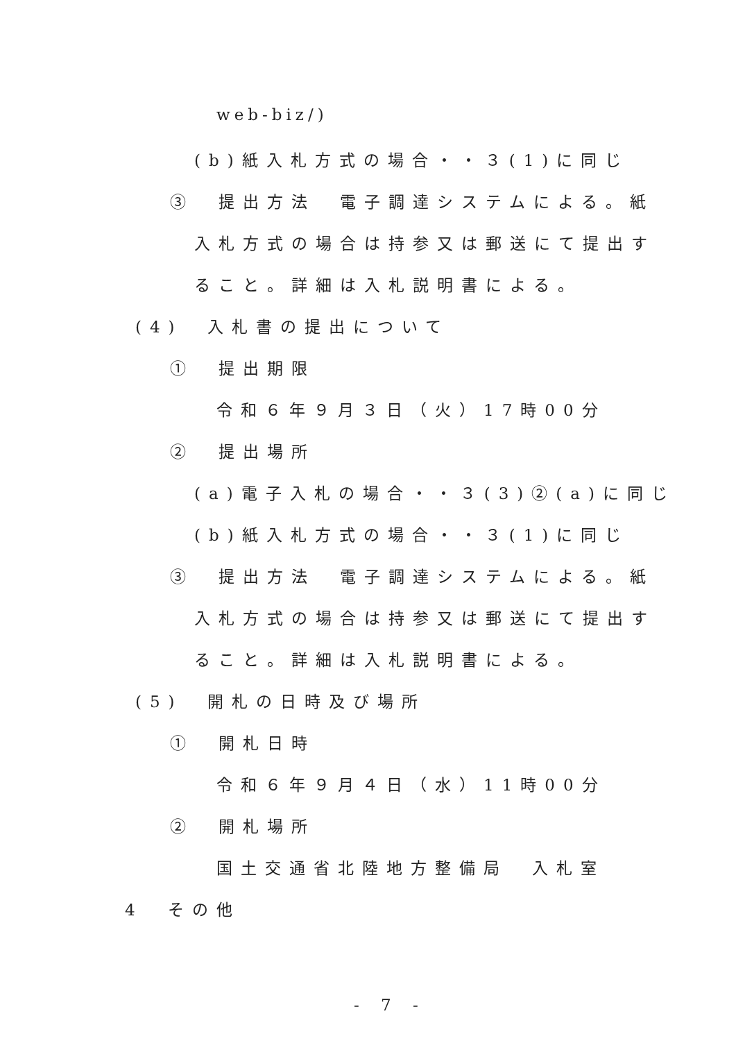web-biz/)
(b)紙入札方式の場合・・３(1)に同じ
③　提出方法　電子調達システムによる。紙
入札方式の場合は持参又は郵送にて提出す
ること。詳細は入札説明書による。
(4)　入札書の提出について
①　提出期限
令和６年９月３日（火）17時00分
②　提出場所
(a)電子入札の場合・・３(3)②(a)に同じ
(b)紙入札方式の場合・・３(1)に同じ
③　提出方法　電子調達システムによる。紙
入札方式の場合は持参又は郵送にて提出す
ること。詳細は入札説明書による。
(5)　開札の日時及び場所
①　開札日時
令和６年９月４日（水）11時00分
②　開札場所
国土交通省北陸地方整備局　入札室
4　その他
- 7 -